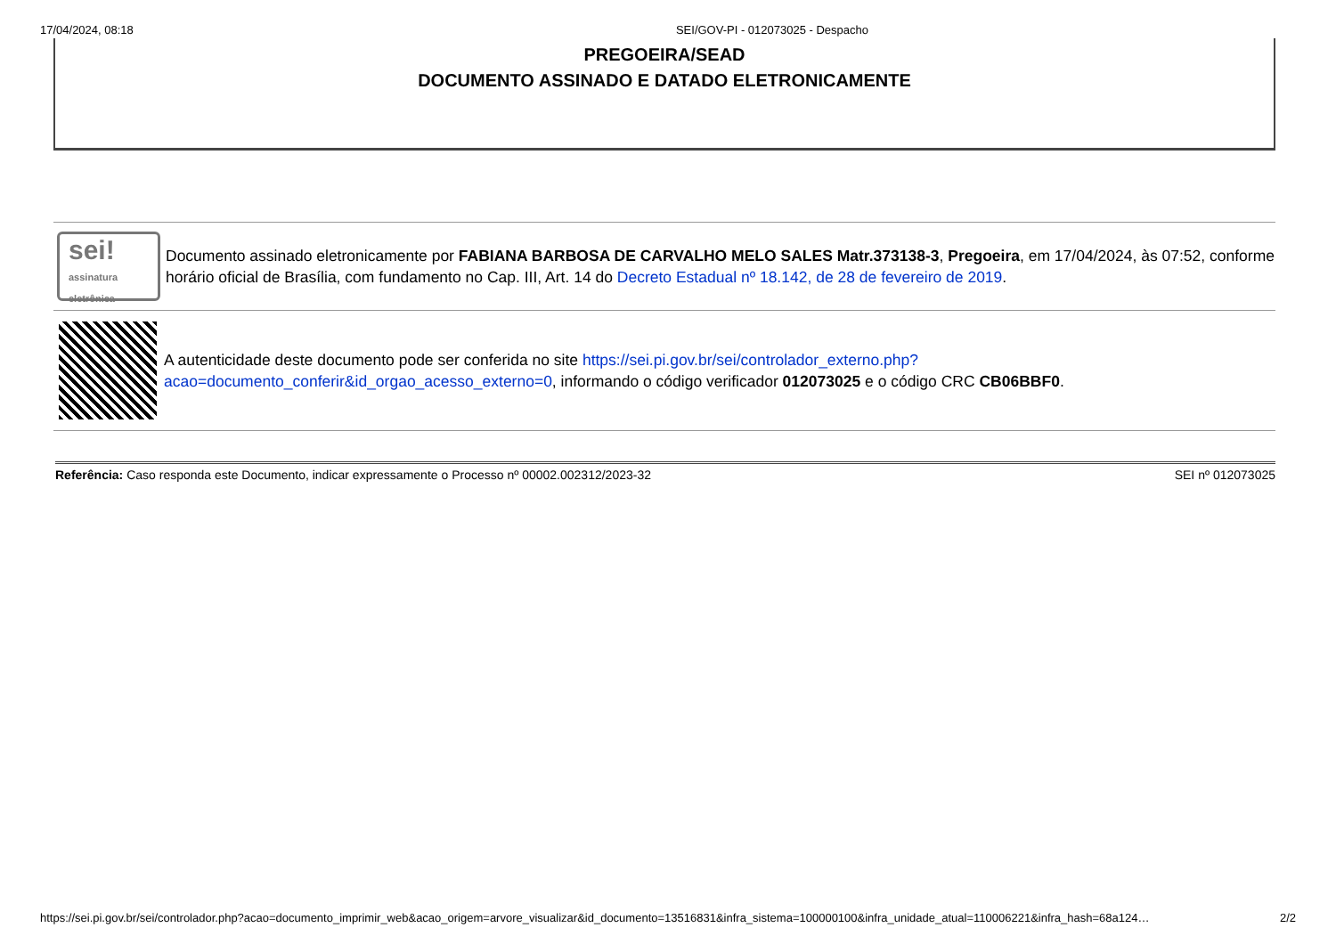17/04/2024, 08:18 SEI/GOV-PI - 012073025 - Despacho
PREGOEIRA/SEAD
DOCUMENTO ASSINADO E DATADO ELETRONICAMENTE
sei!
assinatura eletrônica
Documento assinado eletronicamente por FABIANA BARBOSA DE CARVALHO MELO SALES Matr.373138-3, Pregoeira, em 17/04/2024, às 07:52, conforme horário oficial de Brasília, com fundamento no Cap. III, Art. 14 do Decreto Estadual nº 18.142, de 28 de fevereiro de 2019.
A autenticidade deste documento pode ser conferida no site https://sei.pi.gov.br/sei/controlador_externo.php?
acao=documento_conferir&id_orgao_acesso_externo=0, informando o código verificador 012073025 e o código CRC CB06BBF0.
Referência: Caso responda este Documento, indicar expressamente o Processo nº 00002.002312/2023-32 SEI nº 012073025
https://sei.pi.gov.br/sei/controlador.php?acao=documento_imprimir_web&acao_origem=arvore_visualizar&id_documento=13516831&infra_sistema=100000100&infra_unidade_atual=110006221&infra_hash=68a124… 2/2